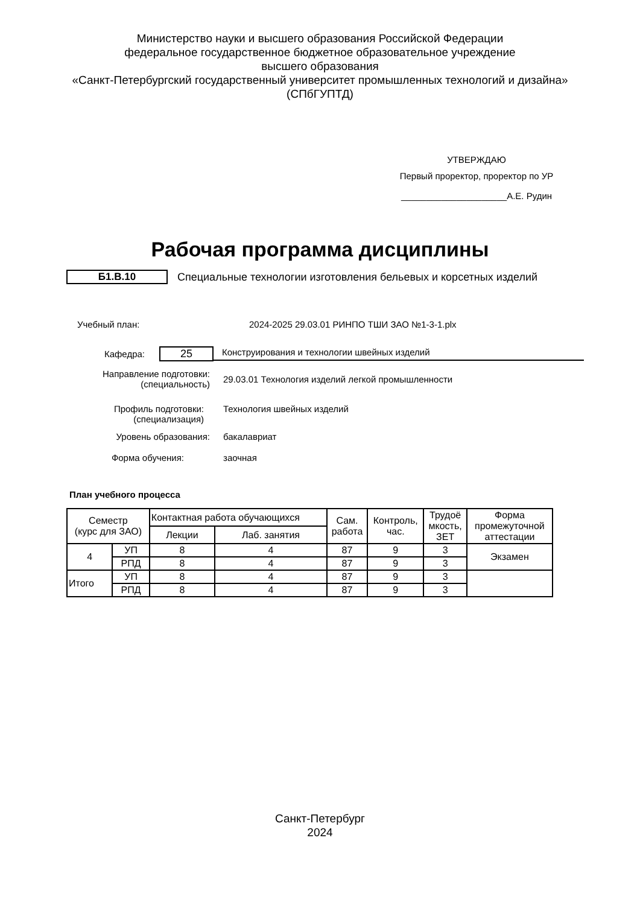Министерство науки и высшего образования Российской Федерации
федеральное государственное бюджетное образовательное учреждение
высшего образования
«Санкт-Петербургский государственный университет промышленных технологий и дизайна»
(СПбГУПТД)
УТВЕРЖДАЮ
Первый проректор, проректор по УР
_____________________А.Е. Рудин
Рабочая программа дисциплины
Б1.В.10
Специальные технологии изготовления бельевых и корсетных изделий
Учебный план: 2024-2025 29.03.01 РИНПО ТШИ ЗАО №1-3-1.plx
Кафедра:
25
Конструирования и технологии швейных изделий
Направление подготовки:
(специальность)
29.03.01 Технология изделий легкой промышленности
Профиль подготовки:
(специализация)
Технология швейных изделий
Уровень образования: бакалавриат
Форма обучения: заочная
План учебного процесса
| Семестр (курс для ЗАО) | | Контактная работа обучающихся | | Сам. работа | Контроль, час. | Трудоё мкость, ЗЕТ | Форма промежуточной аттестации |
| --- | --- | --- | --- | --- | --- | --- | --- |
| | | Лекции | Лаб. занятия | | | | |
| 4 | УП | 8 | 4 | 87 | 9 | 3 | Экзамен |
| | РПД | 8 | 4 | 87 | 9 | 3 | |
| Итого | УП | 8 | 4 | 87 | 9 | 3 | |
| | РПД | 8 | 4 | 87 | 9 | 3 | |
Санкт-Петербург
2024